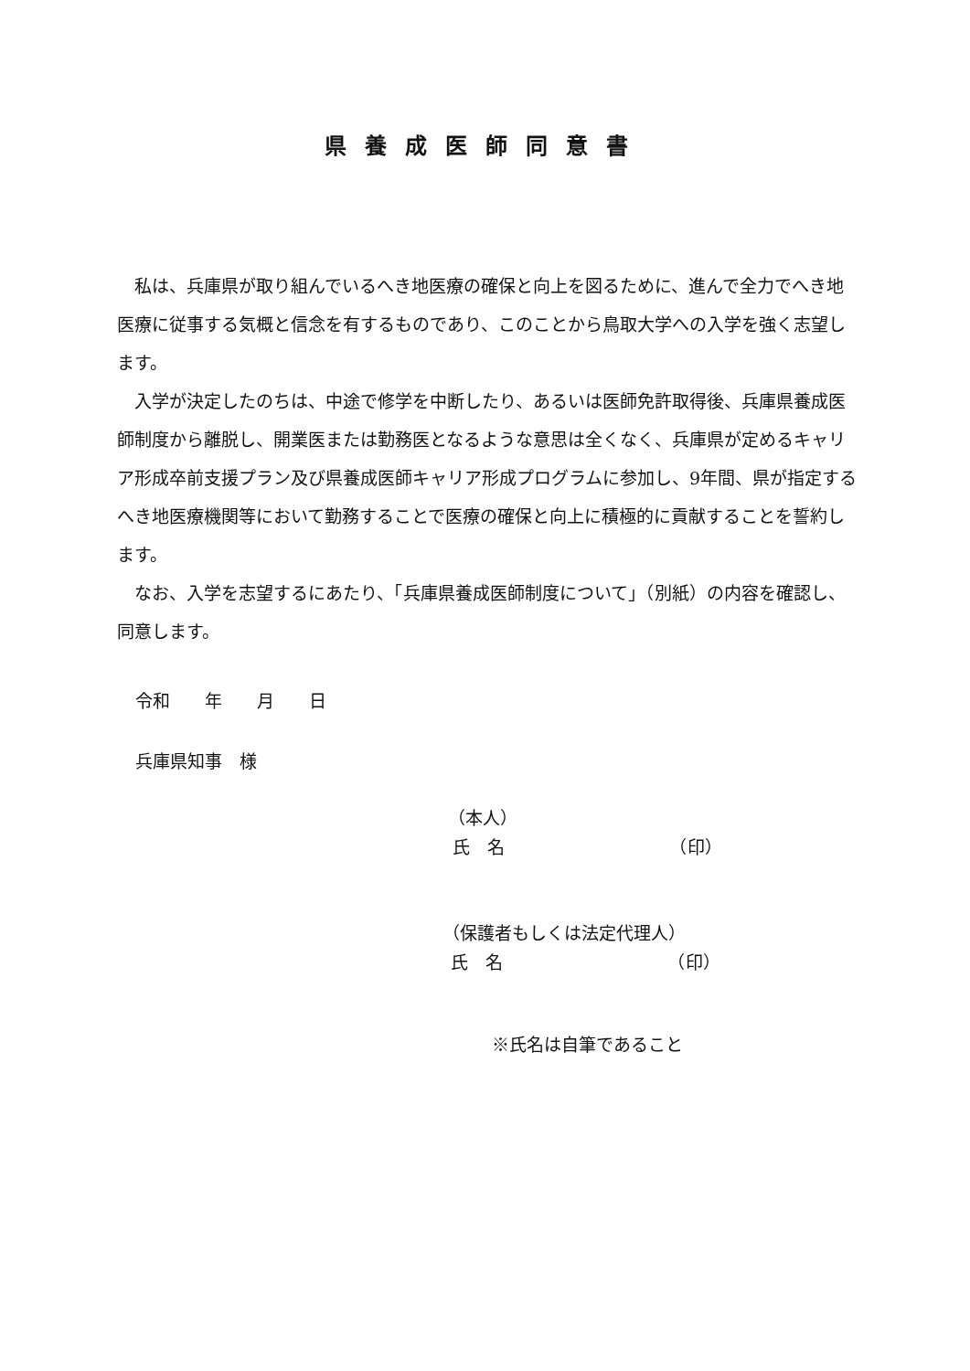県養成医師同意書
私は、兵庫県が取り組んでいるへき地医療の確保と向上を図るために、進んで全力でへき地医療に従事する気概と信念を有するものであり、このことから鳥取大学への入学を強く志望します。
入学が決定したのちは、中途で修学を中断したり、あるいは医師免許取得後、兵庫県養成医師制度から離脱し、開業医または勤務医となるような意思は全くなく、兵庫県が定めるキャリア形成卒前支援プラン及び県養成医師キャリア形成プログラムに参加し、9年間、県が指定するへき地医療機関等において勤務することで医療の確保と向上に積極的に貢献することを誓約します。
なお、入学を志望するにあたり、「兵庫県養成医師制度について」（別紙）の内容を確認し、同意します。
令和　　年　　月　　日
兵庫県知事　様
（本人）
氏　名　　　　　　　　　　（印）
（保護者もしくは法定代理人）
氏　名　　　　　　　　　　（印）
※氏名は自筆であること